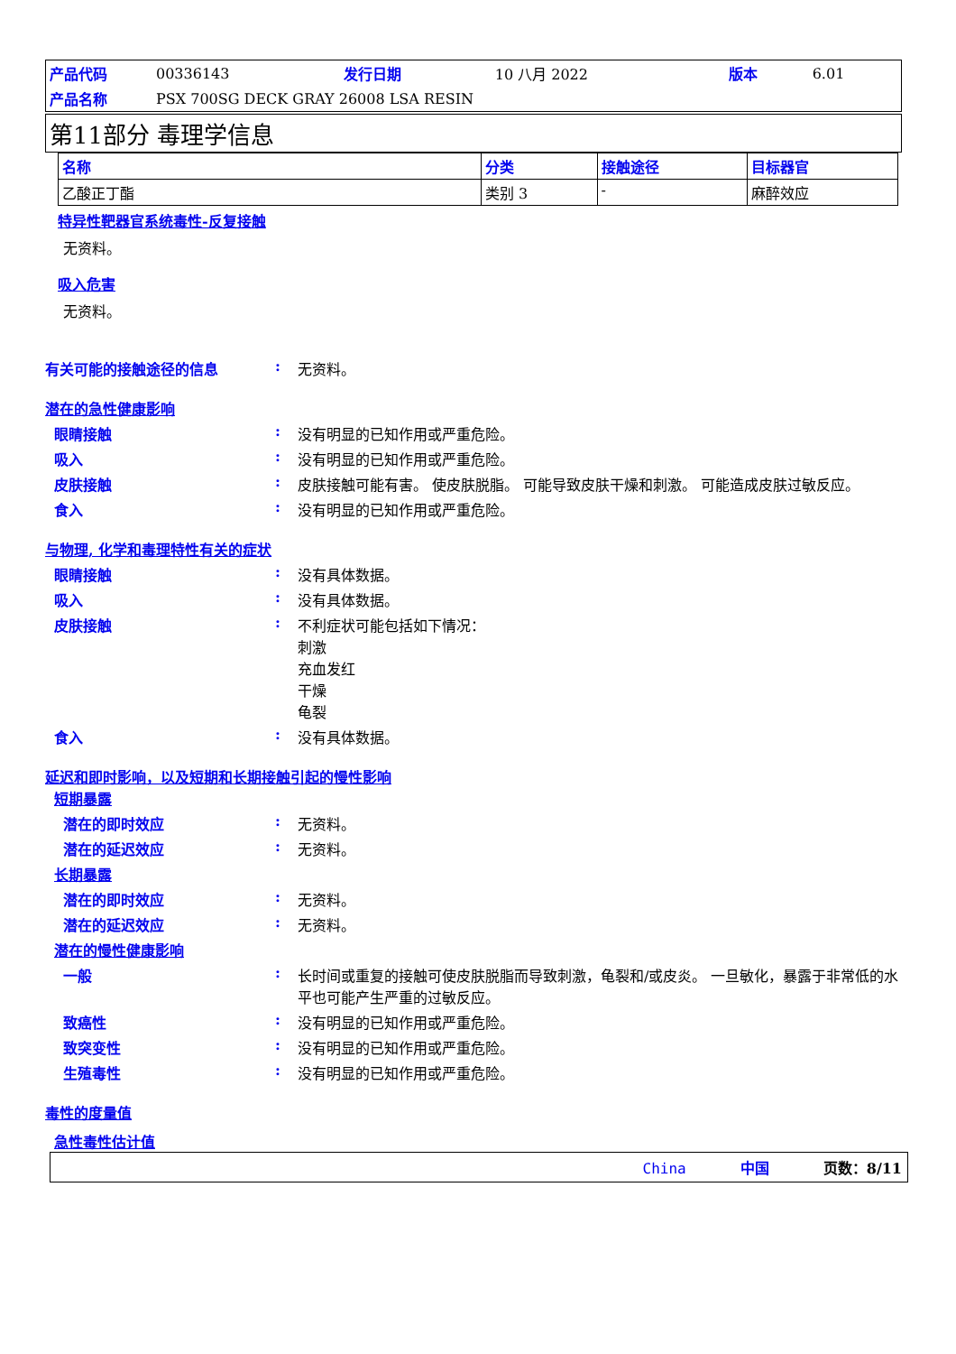| 产品代码 | 00336143 | 发行日期 | 10 八月 2022 | 版本 | 6.01 |
| 产品名称 | PSX 700SG DECK GRAY 26008 LSA RESIN | | | | |
第11部分 毒理学信息
| 名称 | 分类 | 接触途径 | 目标器官 |
| --- | --- | --- | --- |
| 乙酸正丁酯 | 类别 3 | - | 麻醉效应 |
特异性靶器官系统毒性-反复接触
无资料。
吸入危害
无资料。
有关可能的接触途径的信息 : 无资料。
潜在的急性健康影响
眼睛接触 : 没有明显的已知作用或严重危险。
吸入 : 没有明显的已知作用或严重危险。
皮肤接触 : 皮肤接触可能有害。 使皮肤脱脂。 可能导致皮肤干燥和刺激。 可能造成皮肤过敏反应。
食入 : 没有明显的已知作用或严重危险。
与物理, 化学和毒理特性有关的症状
眼睛接触 : 没有具体数据。
吸入 : 没有具体数据。
皮肤接触 : 不利症状可能包括如下情况：
刺激
充血发红
干燥
龟裂
食入 : 没有具体数据。
延迟和即时影响，以及短期和长期接触引起的慢性影响
短期暴露
潜在的即时效应 : 无资料。
潜在的延迟效应 : 无资料。
长期暴露
潜在的即时效应 : 无资料。
潜在的延迟效应 : 无资料。
潜在的慢性健康影响
一般 : 长时间或重复的接触可使皮肤脱脂而导致刺激，龟裂和/或皮炎。 一旦敏化，暴露于非常低的水平也可能产生严重的过敏反应。
致癌性 : 没有明显的已知作用或严重危险。
致突变性 : 没有明显的已知作用或严重危险。
生殖毒性 : 没有明显的已知作用或严重危险。
毒性的度量值
急性毒性估计值
China 中国 页数：8/11